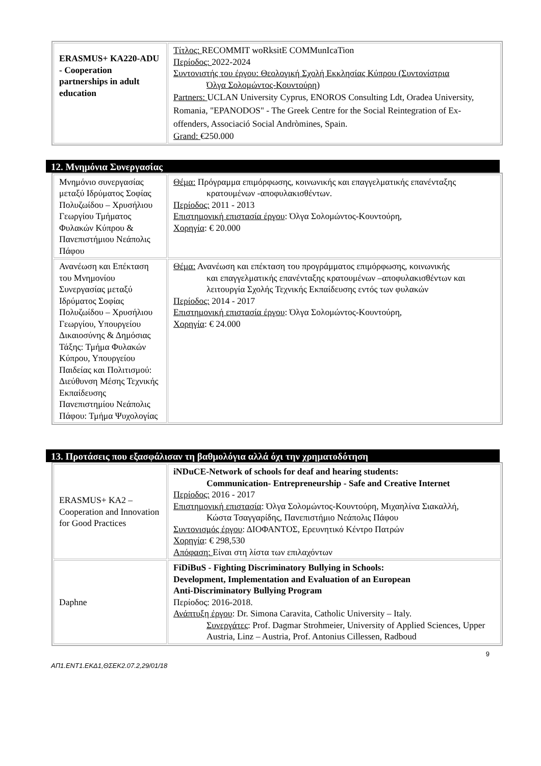| ERASMUS+ KA220-ADU - Cooperation partnerships in adult education | Τίτλος: RECOMMIT woRksitE COMMunIcaTion Περίοδος: 2022-2024 Συντονιστής του έργου: Θεολογική Σχολή Εκκλησίας Κύπρου (Συντονίστρια Όλγα Σολομώντος-Κουντούρη) Partners: UCLAN University Cyprus, ENOROS Consulting Ldt, Oradea University, Romania, "EPANODOS" - The Greek Centre for the Social Reintegration of Ex-offenders, Associació Social Andròmines, Spain. Grand: €250.000 |
12. Μνημόνια Συνεργασίας
| Μνημόνιο συνεργασίας μεταξύ Ιδρύματος Σοφίας Πολυζωίδου – Χρυσήλιου Γεωργίου Τμήματος Φυλακών Κύπρου & Πανεπιστήμιου Νεάπολις Πάφου | Θέμα: Πρόγραμμα επιμόρφωσης, κοινωνικής και επαγγελματικής επανένταξης κρατουμένων -αποφυλακισθέντων. Περίοδος: 2011 - 2013 Επιστημονική επιστασία έργου : Όλγα Σολομώντος-Κουντούρη, Χορηγία : € 20.000 |
| Ανανέωση και Επέκταση του Μνημονίου Συνεργασίας μεταξύ Ιδρύματος Σοφίας Πολυζωίδου – Χρυσήλιου Γεωργίου, Υπουργείου Δικαιοσύνης & Δημόσιας Τάξης: Τμήμα Φυλακών Κύπρου, Υπουργείου Παιδείας και Πολιτισμού: Διεύθυνση Μέσης Τεχνικής Εκπαίδευσης Πανεπιστημίου Νεάπολις Πάφου: Τμήμα Ψυχολογίας | Θέμα: Ανανέωση και επέκταση του προγράμματος επιμόρφωσης, κοινωνικής και επαγγελματικής επανένταξης κρατουμένων –αποφυλακισθέντων και λειτουργία Σχολής Τεχνικής Εκπαίδευσης εντός των φυλακών Περίοδος: 2014 - 2017 Επιστημονική επιστασία έργου : Όλγα Σολομώντος-Κουντούρη, Χορηγία : € 24.000 |
13. Προτάσεις που εξασφάλισαν τη βαθμολόγια αλλά όχι την χρηματοδότηση
| ERASMUS+ KA2 – Cooperation and Innovation for Good Practices | iNDuCE-Network of schools for deaf and hearing students: Communication- Entrepreneurship - Safe and Creative Internet Περίοδος: 2016 - 2017 Επιστημονική επιστασία : Όλγα Σολομώντος-Κουντούρη, Μιχαηλίνα Σιακαλλή, Κώστα Τσαγγαρίδης, Πανεπιστήμιο Νεάπολις Πάφου Συντονισμός έργου : ΔΙΟΦΑΝΤΟΣ, Ερευνητικό Κέντρο Πατρών Χορηγία : € 298,530 Απόφαση: Είναι στη λίστα των επιλαχόντων |
| Daphne | FiDiBuS - Fighting Discriminatory Bullying in Schools: Development, Implementation and Evaluation of an European Anti-Discriminatory Bullying Program Περίοδος: 2016-2018. Ανάπτυξη έργου : Dr. Simona Caravita, Catholic University – Italy. Συνεργάτες : Prof. Dagmar Strohmeier, University of Applied Sciences, Upper Austria, Linz – Austria, Prof. Antonius Cillessen, Radboud |
9
ΑΠ1.ΕΝΤ1.ΕΚΔ1,ΘΣΕΚ2.07.2,29/01/18